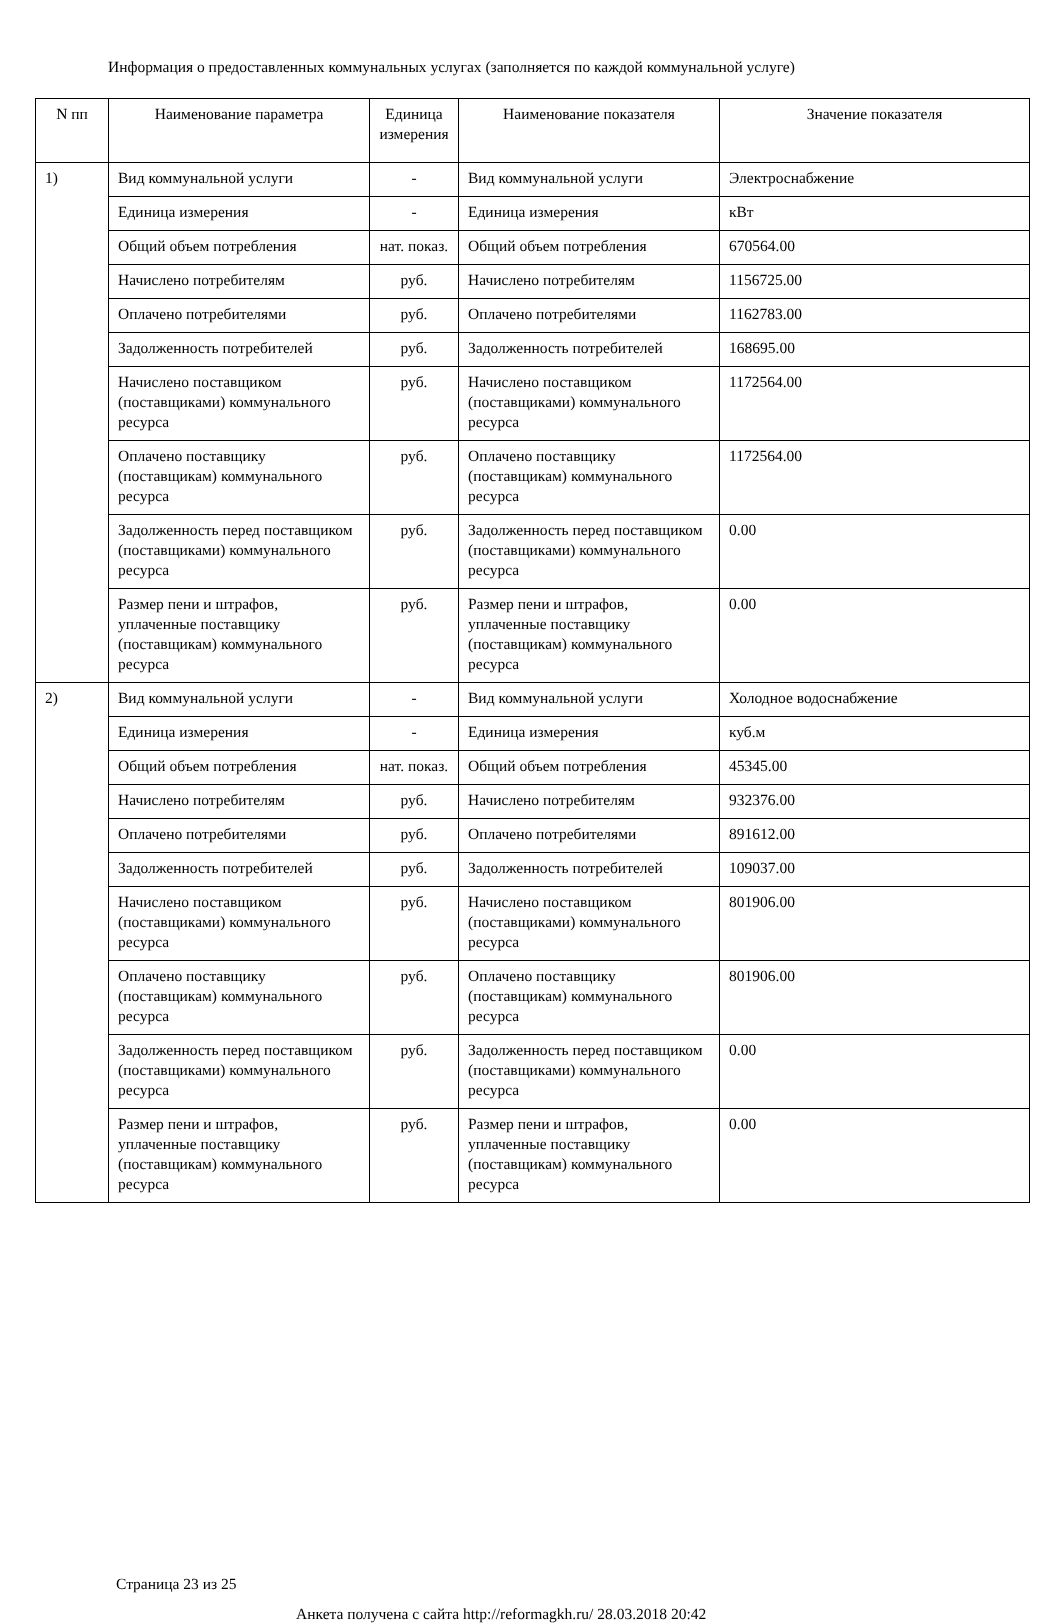Информация о предоставленных коммунальных услугах (заполняется по каждой коммунальной услуге)
| N пп | Наименование параметра | Единица измерения | Наименование показателя | Значение показателя |
| --- | --- | --- | --- | --- |
| 1) | Вид коммунальной услуги | - | Вид коммунальной услуги | Электроснабжение |
| | Единица измерения | - | Единица измерения | кВт |
| | Общий объем потребления | нат. показ. | Общий объем потребления | 670564.00 |
| | Начислено потребителям | руб. | Начислено потребителям | 1156725.00 |
| | Оплачено потребителями | руб. | Оплачено потребителями | 1162783.00 |
| | Задолженность потребителей | руб. | Задолженность потребителей | 168695.00 |
| | Начислено поставщиком (поставщиками) коммунального ресурса | руб. | Начислено поставщиком (поставщиками) коммунального ресурса | 1172564.00 |
| | Оплачено поставщику (поставщикам) коммунального ресурса | руб. | Оплачено поставщику (поставщикам) коммунального ресурса | 1172564.00 |
| | Задолженность перед поставщиком (поставщиками) коммунального ресурса | руб. | Задолженность перед поставщиком (поставщиками) коммунального ресурса | 0.00 |
| | Размер пени и штрафов, уплаченные поставщику (поставщикам) коммунального ресурса | руб. | Размер пени и штрафов, уплаченные поставщику (поставщикам) коммунального ресурса | 0.00 |
| 2) | Вид коммунальной услуги | - | Вид коммунальной услуги | Холодное водоснабжение |
| | Единица измерения | - | Единица измерения | куб.м |
| | Общий объем потребления | нат. показ. | Общий объем потребления | 45345.00 |
| | Начислено потребителям | руб. | Начислено потребителям | 932376.00 |
| | Оплачено потребителями | руб. | Оплачено потребителями | 891612.00 |
| | Задолженность потребителей | руб. | Задолженность потребителей | 109037.00 |
| | Начислено поставщиком (поставщиками) коммунального ресурса | руб. | Начислено поставщиком (поставщиками) коммунального ресурса | 801906.00 |
| | Оплачено поставщику (поставщикам) коммунального ресурса | руб. | Оплачено поставщику (поставщикам) коммунального ресурса | 801906.00 |
| | Задолженность перед поставщиком (поставщиками) коммунального ресурса | руб. | Задолженность перед поставщиком (поставщиками) коммунального ресурса | 0.00 |
| | Размер пени и штрафов, уплаченные поставщику (поставщикам) коммунального ресурса | руб. | Размер пени и штрафов, уплаченные поставщику (поставщикам) коммунального ресурса | 0.00 |
Страница 23 из 25
Анкета получена с сайта http://reformagkh.ru/ 28.03.2018 20:42